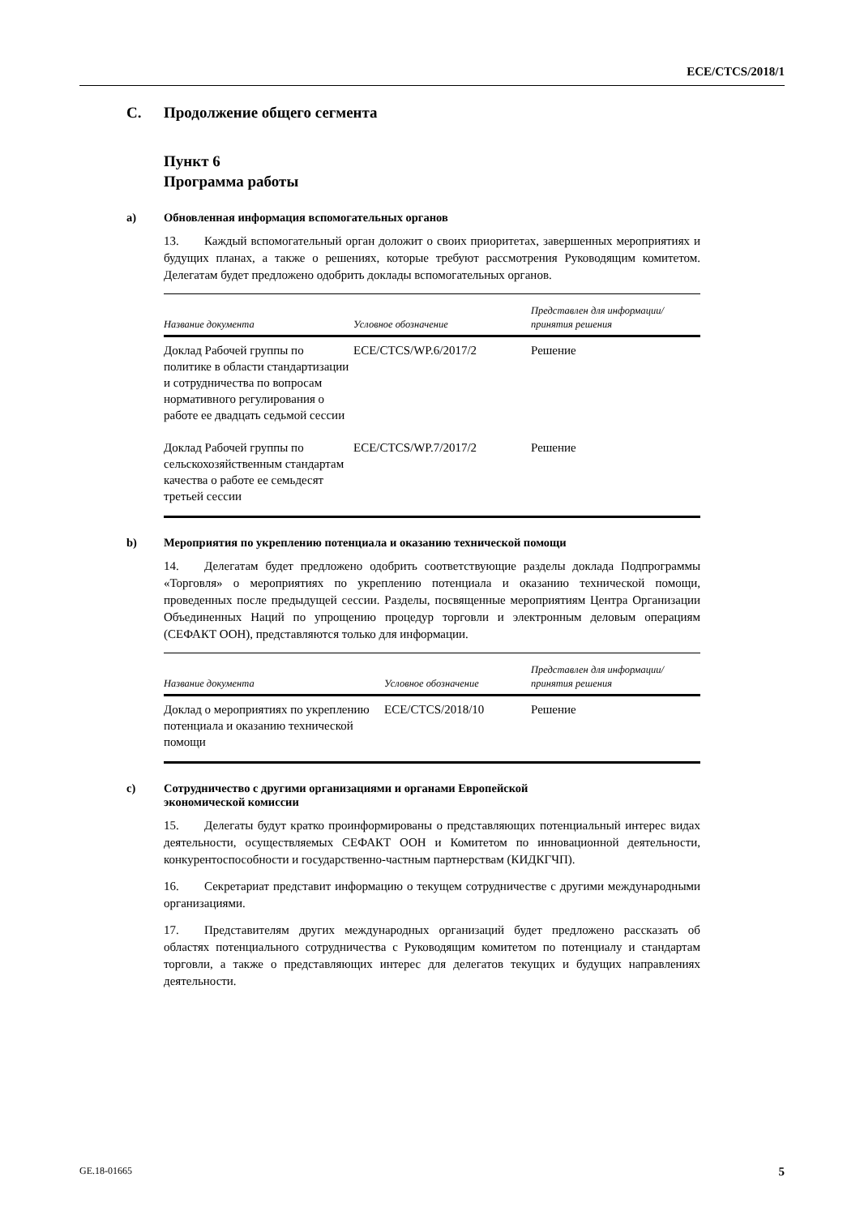ECE/CTCS/2018/1
C. Продолжение общего сегмента
Пункт 6
Программа работы
a) Обновленная информация вспомогательных органов
13. Каждый вспомогательный орган доложит о своих приоритетах, завершенных мероприятиях и будущих планах, а также о решениях, которые требуют рассмотрения Руководящим комитетом. Делегатам будет предложено одобрить доклады вспомогательных органов.
| Название документа | Условное обозначение | Представлен для информации/ принятия решения |
| --- | --- | --- |
| Доклад Рабочей группы по политике в области стандартизации и сотрудничества по вопросам нормативного регулирования о работе ее двадцать седьмой сессии | ECE/CTCS/WP.6/2017/2 | Решение |
| Доклад Рабочей группы по сельскохозяйственным стандартам качества о работе ее семьдесят третьей сессии | ECE/CTCS/WP.7/2017/2 | Решение |
b) Мероприятия по укреплению потенциала и оказанию технической помощи
14. Делегатам будет предложено одобрить соответствующие разделы доклада Подпрограммы «Торговля» о мероприятиях по укреплению потенциала и оказанию технической помощи, проведенных после предыдущей сессии. Разделы, посвященные мероприятиям Центра Организации Объединенных Наций по упрощению процедур торговли и электронным деловым операциям (СЕФАКТ ООН), представляются только для информации.
| Название документа | Условное обозначение | Представлен для информации/ принятия решения |
| --- | --- | --- |
| Доклад о мероприятиях по укреплению потенциала и оказанию технической помощи | ECE/CTCS/2018/10 | Решение |
c) Сотрудничество с другими организациями и органами Европейской
экономической комиссии
15. Делегаты будут кратко проинформированы о представляющих потенциальный интерес видах деятельности, осуществляемых СЕФАКТ ООН и Комитетом по инновационной деятельности, конкурентоспособности и государственно-частным партнерствам (КИДКГЧП).
16. Секретариат представит информацию о текущем сотрудничестве с другими международными организациями.
17. Представителям других международных организаций будет предложено рассказать об областях потенциального сотрудничества с Руководящим комитетом по потенциалу и стандартам торговли, а также о представляющих интерес для делегатов текущих и будущих направлениях деятельности.
GE.18-01665 5